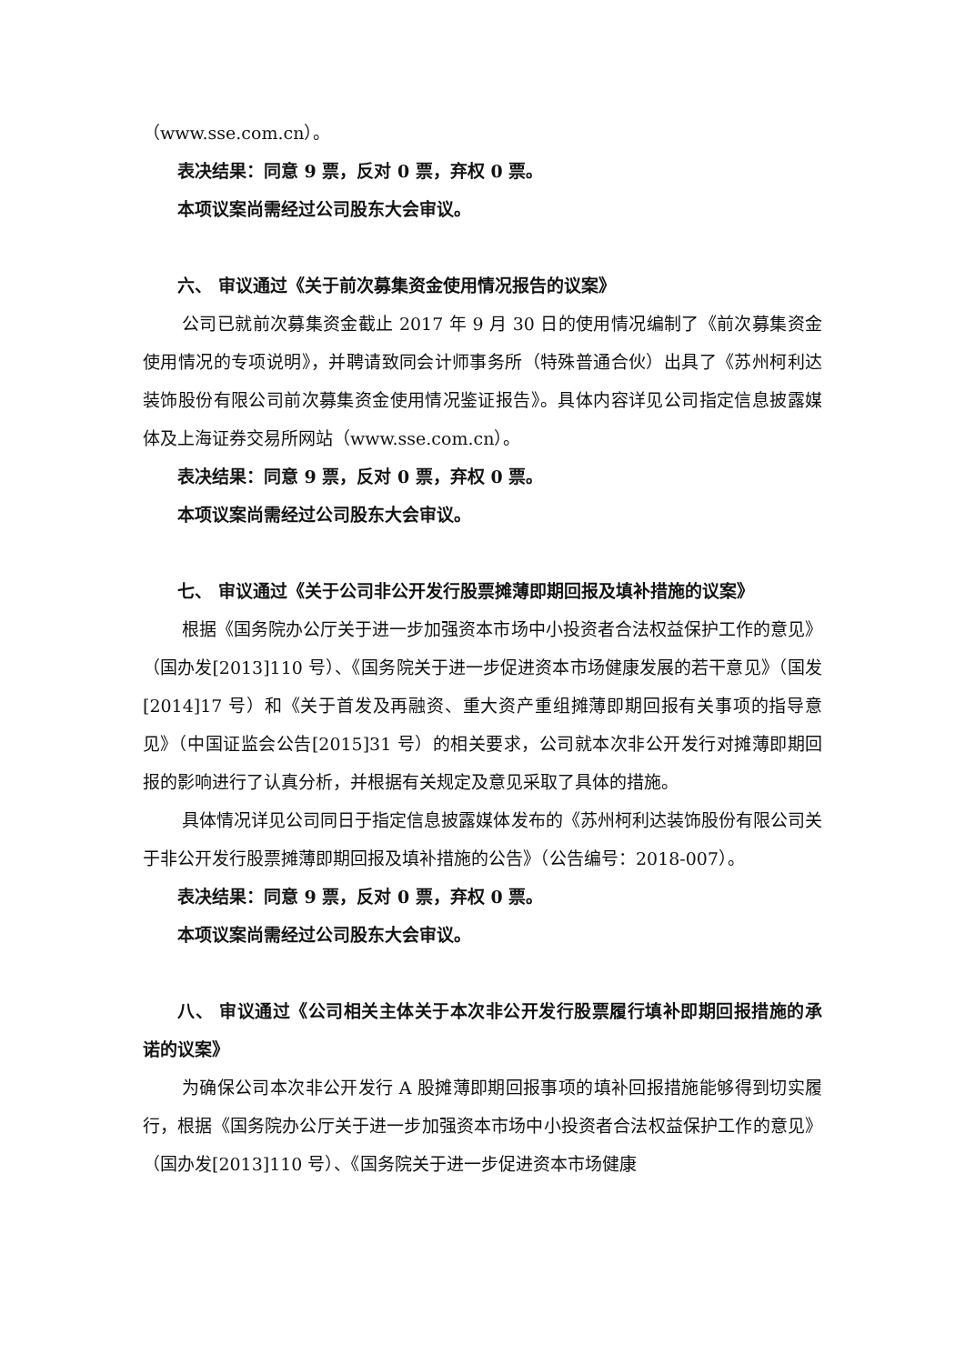（www.sse.com.cn）。
表决结果：同意 9 票，反对 0 票，弃权 0 票。
本项议案尚需经过公司股东大会审议。
六、 审议通过《关于前次募集资金使用情况报告的议案》
公司已就前次募集资金截止 2017 年 9 月 30 日的使用情况编制了《前次募集资金使用情况的专项说明》，并聘请致同会计师事务所（特殊普通合伙）出具了《苏州柯利达装饰股份有限公司前次募集资金使用情况鉴证报告》。具体内容详见公司指定信息披露媒体及上海证券交易所网站（www.sse.com.cn）。
表决结果：同意 9 票，反对 0 票，弃权 0 票。
本项议案尚需经过公司股东大会审议。
七、 审议通过《关于公司非公开发行股票摊薄即期回报及填补措施的议案》
根据《国务院办公厅关于进一步加强资本市场中小投资者合法权益保护工作的意见》（国办发[2013]110 号）、《国务院关于进一步促进资本市场健康发展的若干意见》（国发[2014]17 号）和《关于首发及再融资、重大资产重组摊薄即期回报有关事项的指导意见》（中国证监会公告[2015]31 号）的相关要求，公司就本次非公开发行对摊薄即期回报的影响进行了认真分析，并根据有关规定及意见采取了具体的措施。
具体情况详见公司同日于指定信息披露媒体发布的《苏州柯利达装饰股份有限公司关于非公开发行股票摊薄即期回报及填补措施的公告》（公告编号：2018-007）。
表决结果：同意 9 票，反对 0 票，弃权 0 票。
本项议案尚需经过公司股东大会审议。
八、 审议通过《公司相关主体关于本次非公开发行股票履行填补即期回报措施的承诺的议案》
为确保公司本次非公开发行 A 股摊薄即期回报事项的填补回报措施能够得到切实履行，根据《国务院办公厅关于进一步加强资本市场中小投资者合法权益保护工作的意见》（国办发[2013]110 号）、《国务院关于进一步促进资本市场健康